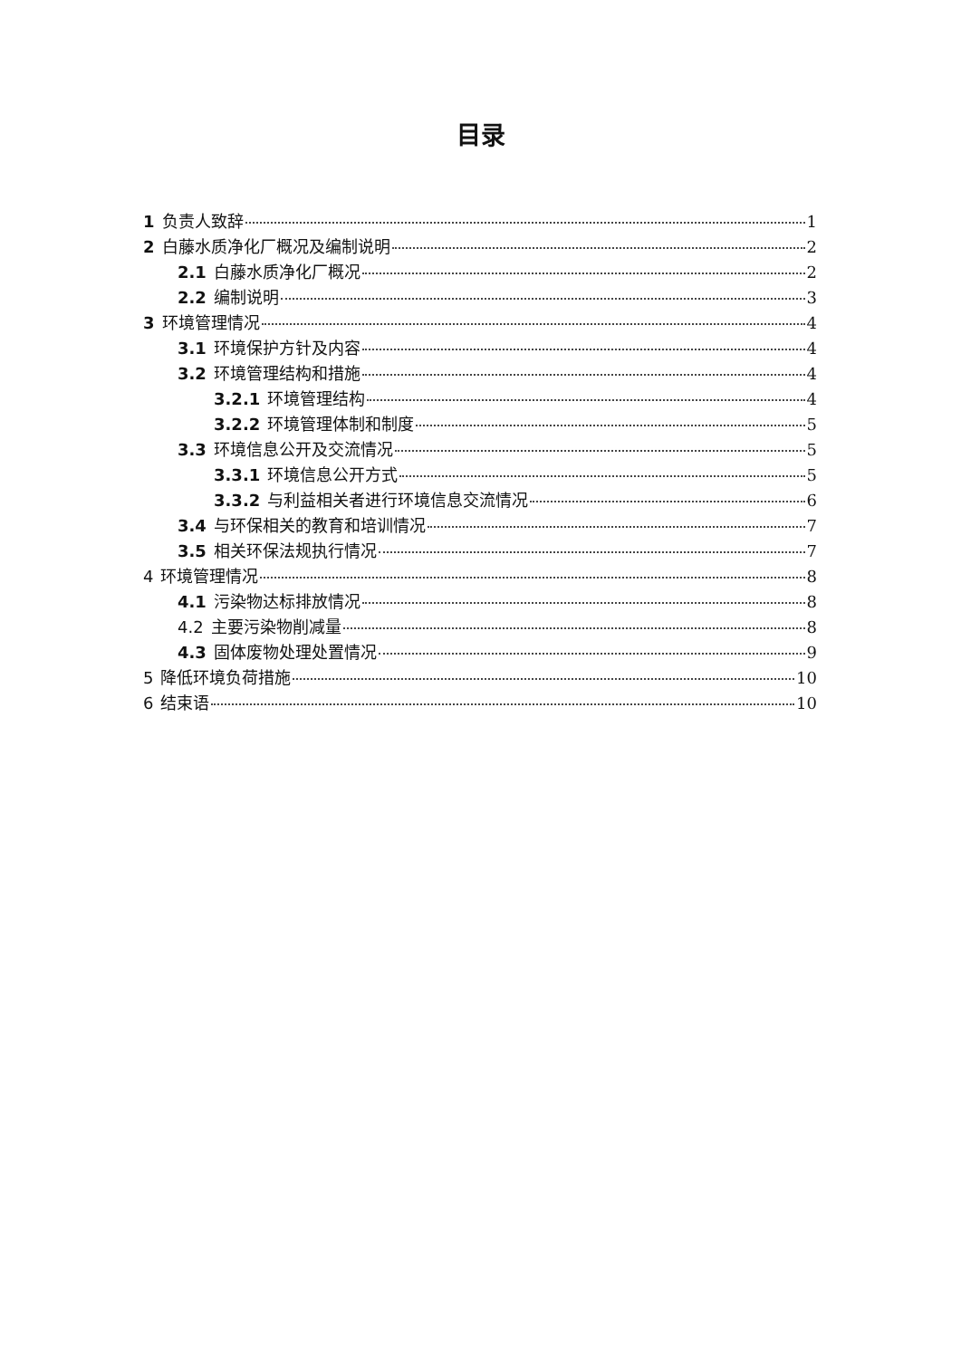目录
1 负责人致辞 1
2 白藤水质净化厂概况及编制说明 2
2.1 白藤水质净化厂概况 2
2.2 编制说明 3
3 环境管理情况 4
3.1 环境保护方针及内容 4
3.2 环境管理结构和措施 4
3.2.1 环境管理结构 4
3.2.2 环境管理体制和制度 5
3.3 环境信息公开及交流情况 5
3.3.1 环境信息公开方式 5
3.3.2 与利益相关者进行环境信息交流情况 6
3.4 与环保相关的教育和培训情况 7
3.5 相关环保法规执行情况 7
4 环境管理情况 8
4.1 污染物达标排放情况 8
4.2 主要污染物削减量 8
4.3 固体废物处理处置情况 9
5 降低环境负荷措施 10
6 结束语 10